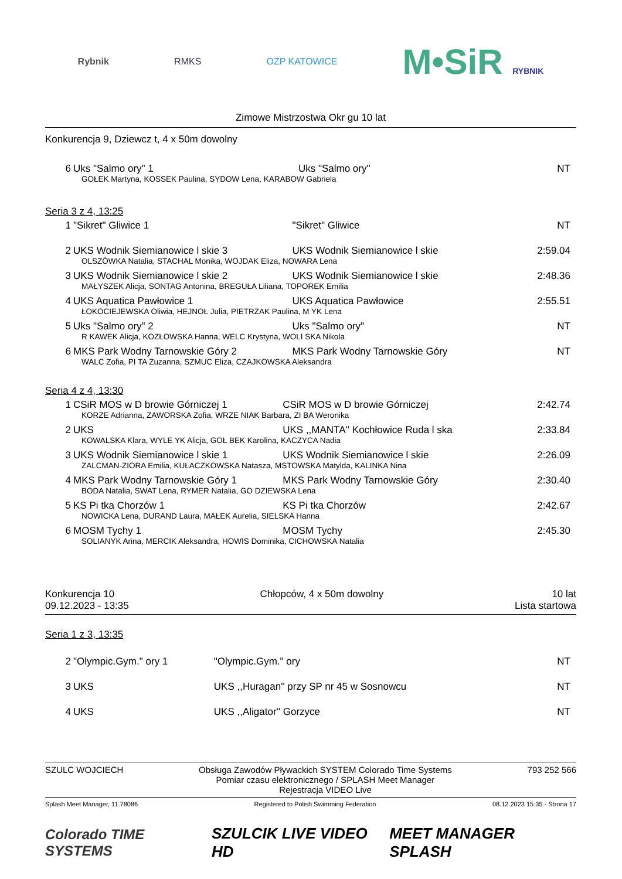Rybnik RMKS OZP KATOWICE M•SiR RYBNIK
Zimowe Mistrzostwa Okr gu 10 lat
Konkurencja 9, Dziewcz t, 4 x 50m dowolny
| 6 | Uks "Salmo ory" 1 | Uks "Salmo ory" | NT |
| GOŁEK Martyna, KOSSEK Paulina, SYDOW Lena, KARABOW Gabriela | | | |
Seria 3 z 4, 13:25
| 1 | "Sikret" Gliwice 1 | "Sikret" Gliwice | NT |
| 2 | UKS Wodnik Siemianowice l skie 3 | UKS Wodnik Siemianowice l skie | 2:59.04 |
| OLSZÓWKA Natalia, STACHAL Monika, WOJDAK Eliza, NOWARA Lena | | | |
| 3 | UKS Wodnik Siemianowice l skie 2 | UKS Wodnik Siemianowice l skie | 2:48.36 |
| MAŁYSZEK Alicja, SONTAG Antonina, BREGUŁA Liliana, TOPOREK Emilia | | | |
| 4 | UKS Aquatica Pawłowice 1 | UKS Aquatica Pawłowice | 2:55.51 |
| ŁOKOCIEJEWSKA Oliwia, HEJNOŁ Julia, PIETRZAK Paulina, M YK Lena | | | |
| 5 | Uks "Salmo ory" 2 | Uks "Salmo ory" | NT |
| R KAWEK Alicja, KOZŁOWSKA Hanna, WELC Krystyna, WOLI SKA Nikola | | | |
| 6 | MKS Park Wodny Tarnowskie Góry 2 | MKS Park Wodny Tarnowskie Góry | NT |
| WALC Zofia, PI TA Zuzanna, SZMUC Eliza, CZAJKOWSKA Aleksandra | | | |
Seria 4 z 4, 13:30
| 1 | CSiR MOS w D browie Górniczej 1 | CSiR MOS w D browie Górniczej | 2:42.74 |
| KORZE Adrianna, ZAWORSKA Zofia, WRZE NIAK Barbara, ZI BA Weronika | | | |
| 2 | UKS | UKS ,,MANTA'' Kochłowice Ruda l ska | 2:33.84 |
| KOWALSKA Klara, WYLE YK Alicja, GOŁ BEK Karolina, KACZYCA Nadia | | | |
| 3 | UKS Wodnik Siemianowice l skie 1 | UKS Wodnik Siemianowice l skie | 2:26.09 |
| ZALCMAN-ZIORA Emilia, KUŁACZKOWSKA Natasza, MSTOWSKA Matylda, KALINKA Nina | | | |
| 4 | MKS Park Wodny Tarnowskie Góry 1 | MKS Park Wodny Tarnowskie Góry | 2:30.40 |
| BODA Natalia, SWAT Lena, RYMER Natalia, GO DZIEWSKA Lena | | | |
| 5 | KS Pi tka Chorzów 1 | KS Pi tka Chorzów | 2:42.67 |
| NOWICKA Lena, DURAND Laura, MAŁEK Aurelia, SIELSKA Hanna | | | |
| 6 | MOSM Tychy 1 | MOSM Tychy | 2:45.30 |
| SOLIANYK Arina, MERCIK Aleksandra, HOWIS Dominika, CICHOWSKA Natalia | | | |
Konkurencja 10
09.12.2023 - 13:35
Chłopców, 4 x 50m dowolny 10 lat
Lista startowa
Seria 1 z 3, 13:35
| 2 | "Olympic.Gym." ory 1 | "Olympic.Gym." ory | NT |
| 3 | UKS | UKS ,,Huragan'' przy SP nr 45 w Sosnowcu | NT |
| 4 | UKS | UKS ,,Aligator'' Gorzyce | NT |
SZULC WOJCIECH Obsługa Zawodów Pływackich SYSTEM Colorado Time Systems
Pomiar czasu elektronicznego / SPLASH Meet Manager
Rejestracja VIDEO Live
793 252 566
Splash Meet Manager, 11.78086 Registered to Polish Swimming Federation
08.12.2023 15:35 - Strona 17
Colorado TIME SYSTEMS SZULCIK LIVE VIDEO HD MEET MANAGER SPLASH